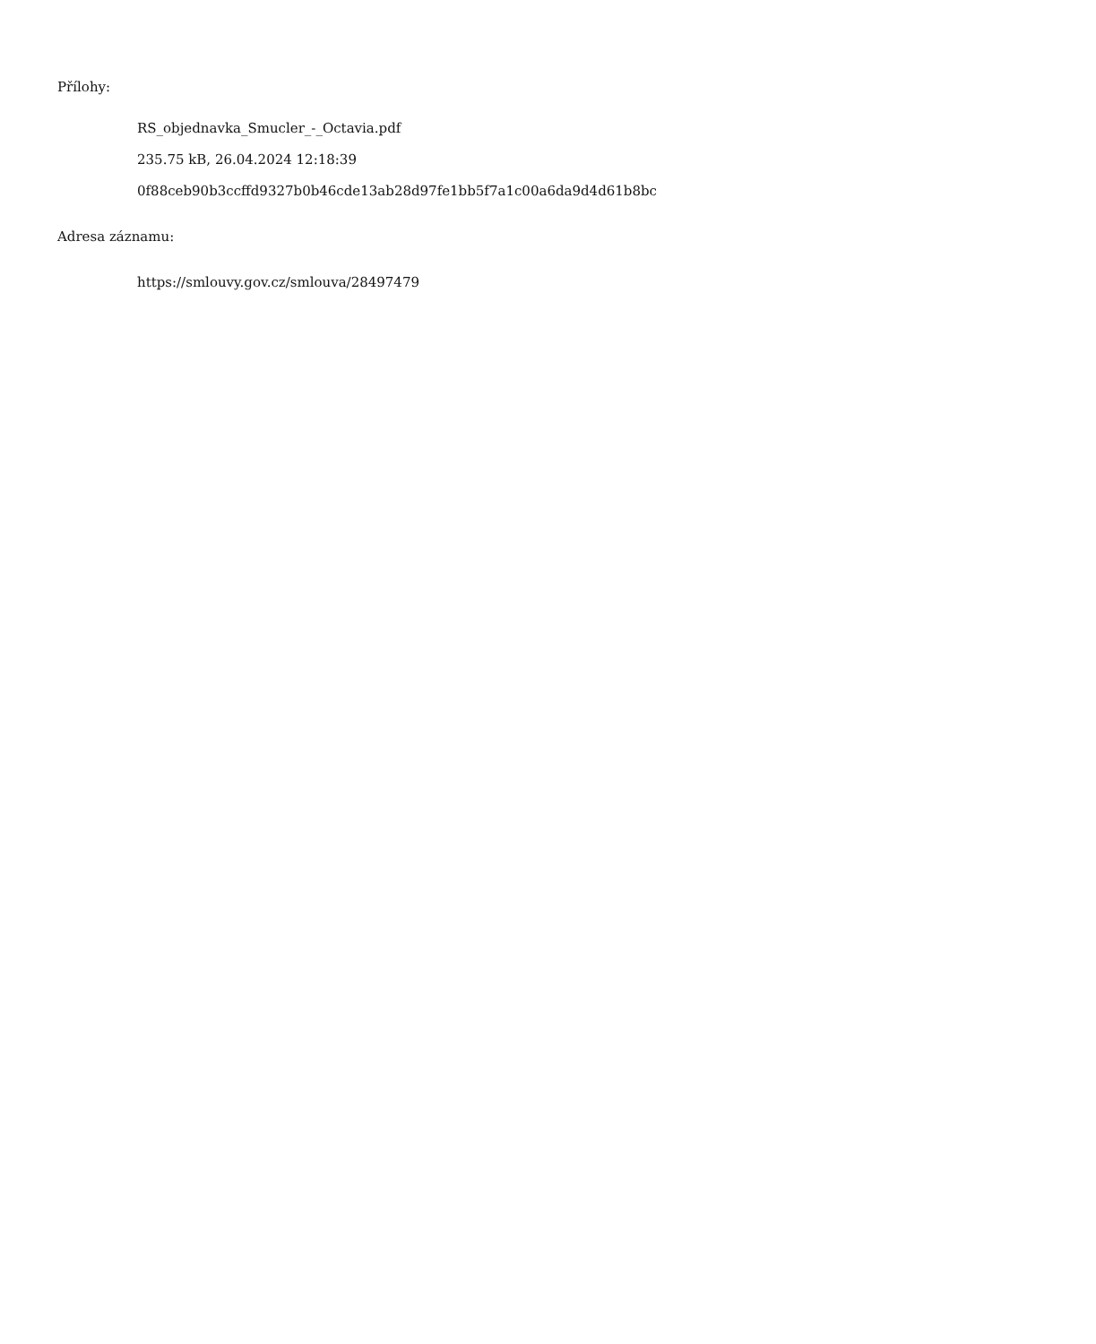Přílohy:
RS_objednavka_Smucler_-_Octavia.pdf
235.75 kB, 26.04.2024 12:18:39
0f88ceb90b3ccffd9327b0b46cde13ab28d97fe1bb5f7a1c00a6da9d4d61b8bc
Adresa záznamu:
https://smlouvy.gov.cz/smlouva/28497479